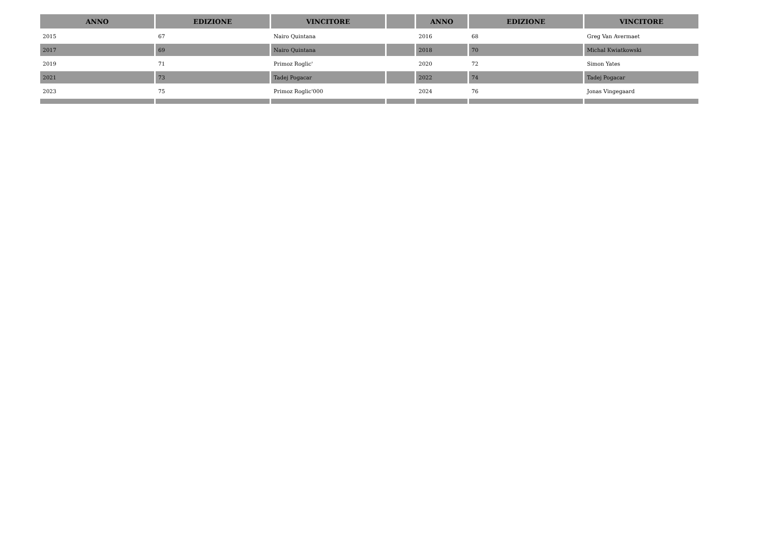| ANNO | EDIZIONE | VINCITORE | | ANNO | EDIZIONE | VINCITORE |
| --- | --- | --- | --- | --- | --- | --- |
| 2015 | 67 | Nairo Quintana | | 2016 | 68 | Greg Van Avermaet |
| 2017 | 69 | Nairo Quintana | | 2018 | 70 | Michal Kwiatkowski |
| 2019 | 71 | Primoz Roglic' | | 2020 | 72 | Simon Yates |
| 2021 | 73 | Tadej Pogacar | | 2022 | 74 | Tadej Pogacar |
| 2023 | 75 | Primoz Roglic'000 | | 2024 | 76 | Jonas Vingegaard |